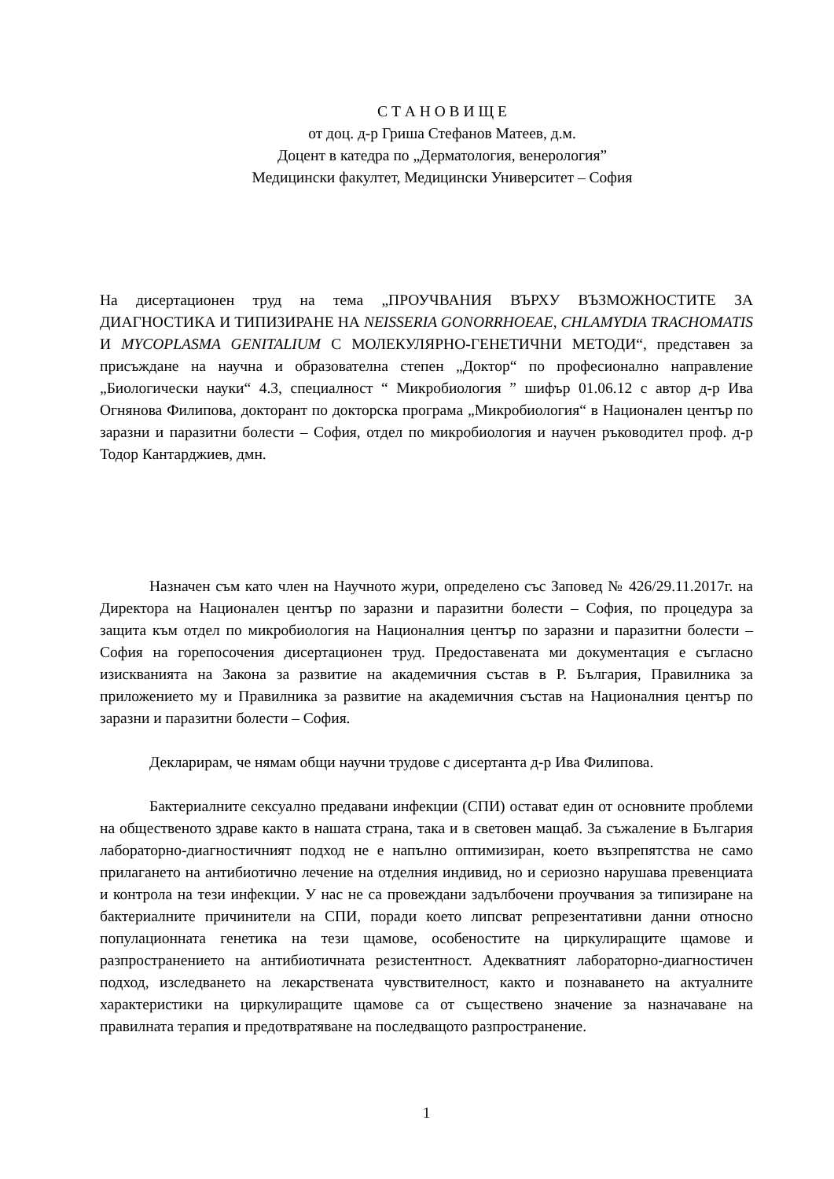С Т А Н О В И Щ Е
от доц. д-р Гриша Стефанов Матеев, д.м.
Доцент в катедра по „Дерматология, венерология”
Медицински факултет, Медицински Университет – София
На дисертационен труд на тема „ПРОУЧВАНИЯ ВЪРХУ ВЪЗМОЖНОСТИТЕ ЗА ДИАГНОСТИКА И ТИПИЗИРАНЕ НА NEISSERIA GONORRHOEAE, CHLAMYDIA TRACHOMATIS И MYCOPLASMA GENITALIUM С МОЛЕКУЛЯРНО-ГЕНЕТИЧНИ МЕТОДИ“, представен за присъждане на научна и образователна степен „Доктор“ по професионално направление „Биологически науки“ 4.3, специалност “ Микробиология ” шифър 01.06.12 с автор д-р Ива Огнянова Филипова, докторант по докторска програма „Микробиология“ в Национален център по заразни и паразитни болести – София, отдел по микробиология и научен ръководител проф. д-р Тодор Кантарджиев, дмн.
Назначен съм като член на Научното жури, определено със Заповед № 426/29.11.2017г. на Директора на Национален център по заразни и паразитни болести – София, по процедура за защита към отдел по микробиология на Националния център по заразни и паразитни болести – София на горепосочения дисертационен труд. Предоставената ми документация е съгласно изискванията на Закона за развитие на академичния състав в Р. България, Правилника за приложението му и Правилника за развитие на академичния състав на Националния център по заразни и паразитни болести – София.
Декларирам, че нямам общи научни трудове с дисертанта д-р Ива Филипова.
Бактериалните сексуално предавани инфекции (СПИ) остават един от основните проблеми на общественото здраве както в нашата страна, така и в световен мащаб. За съжаление в България лабораторно-диагностичният подход не е напълно оптимизиран, което възпрепятства не само прилагането на антибиотично лечение на отделния индивид, но и сериозно нарушава превенциата и контрола на тези инфекции. У нас не са провеждани задълбочени проучвания за типизиране на бактериалните причинители на СПИ, поради което липсват репрезентативни данни относно популационната генетика на тези щамове, особеностите на циркулиращите щамове и разпространението на антибиотичната резистентност. Адекватният лабораторно-диагностичен подход, изследването на лекарствената чувствителност, както и познаването на актуалните характеристики на циркулиращите щамове са от съществено значение за назначаване на правилната терапия и предотвратяване на последващото разпространение.
1